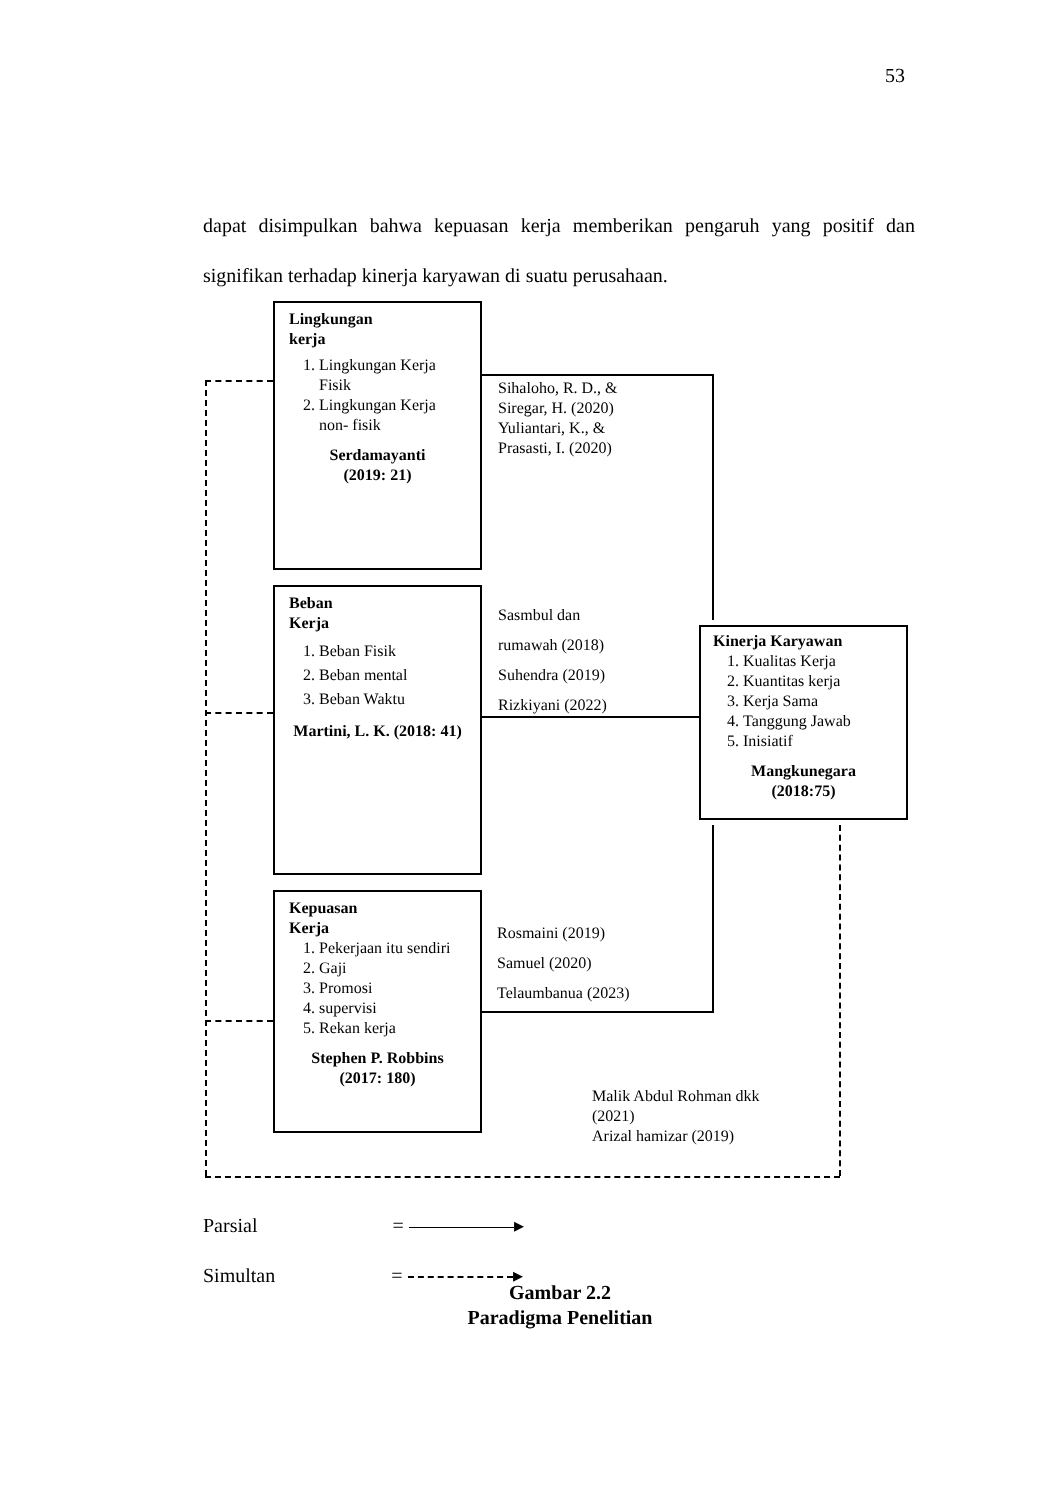53
dapat disimpulkan bahwa kepuasan kerja memberikan pengaruh yang positif dan signifikan terhadap kinerja karyawan di suatu perusahaan.
Lingkungan
kerja
1. Lingkungan Kerja Fisik
2. Lingkungan Kerja non- fisik
Serdamayanti
(2019: 21)
Sihaloho, R. D., &
Siregar, H. (2020)
Yuliantari, K., &
Prasasti, I. (2020)
Beban
Kerja
1. Beban Fisik
2. Beban mental
3. Beban Waktu
Martini, L. K. (2018: 41)
Sasmbul dan
rumawah (2018)
Suhendra (2019)
Rizkiyani (2022)
Kinerja Karyawan
1. Kualitas Kerja
2. Kuantitas kerja
3. Kerja Sama
4. Tanggung Jawab
5. Inisiatif
Mangkunegara
(2018:75)
Kepuasan
Kerja
1. Pekerjaan itu sendiri
2. Gaji
3. Promosi
4. supervisi
5. Rekan kerja
Stephen P. Robbins
(2017: 180)
Rosmaini (2019)
Samuel (2020)
Telaumbanua (2023)
Malik Abdul Rohman dkk
(2021)
Arizal hamizar (2019)
Parsial = ▸
Simultan = ▸
Gambar 2.2
Paradigma Penelitian